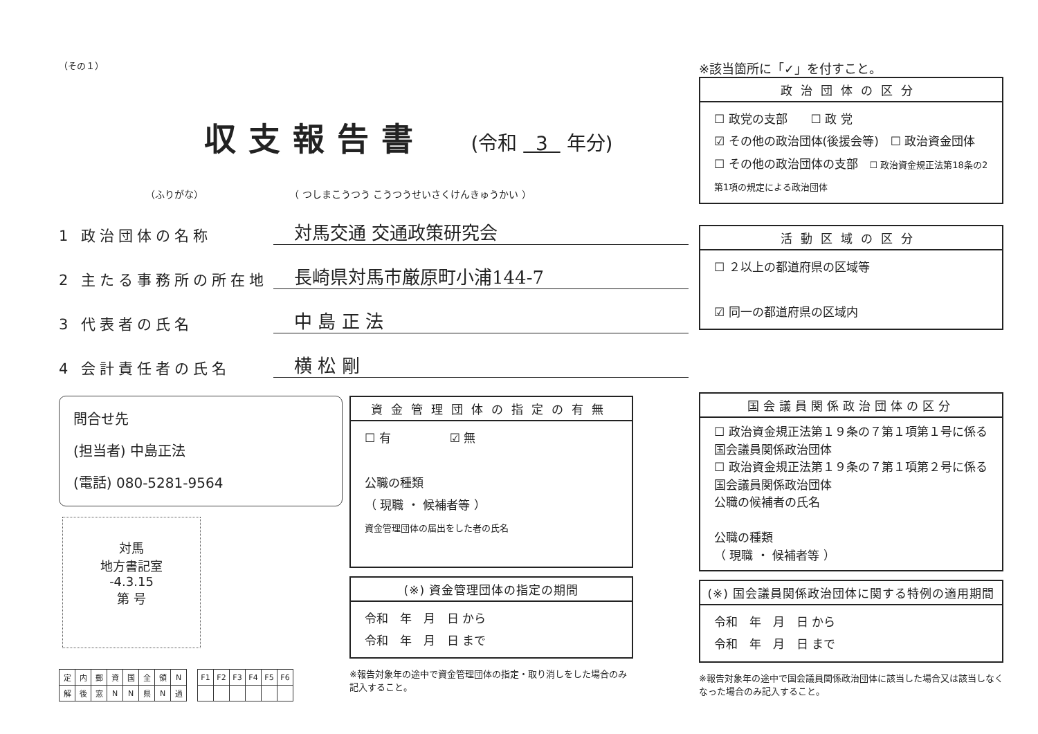（その１）
収支報告書
(令和 3 年分)
（ふりがな） （ つしまこうつう こうつうせいさくけんきゅうかい ）
1 政治団体の名称 対馬交通 交通政策研究会
2 主たる事務所の所在地 長崎県対馬市厳原町小浦144-7
3 代表者の氏名 中 島 正 法
4 会計責任者の氏名 横 松 剛
問合せ先
(担当者) 中島正法
(電話) 080-5281-9564
対馬
地方書記室
-4.3.15
第 号
| 定 | 内 | 郵 | 資 | 国 | 全 | 領 | N |
| 解 | 後 | 窓 | N | N | 県 | N | 過 |
| F1 | F2 | F3 | F4 | F5 | F6 |
資金管理団体の指定の有無
☐ 有　　　　　☑ 無
公職の種類
（ 現職 ・ 候補者等 ）
資金管理団体の届出をした者の氏名
(※) 資金管理団体の指定の期間
令和　年　月　日 から
令和　年　月　日 まで
※報告対象年の途中で資金管理団体の指定・取り消しをした場合のみ記入すること。
※該当箇所に「✓」を付すこと。
政治団体の区分
☐ 政党の支部　　☐ 政 党
☑ その他の政治団体(後援会等)　☐ 政治資金団体
☐ その他の政治団体の支部　☐ 政治資金規正法第18条の2第1項の規定による政治団体
活動区域の区分
☐ ２以上の都道府県の区域等
☑ 同一の都道府県の区域内
国会議員関係政治団体の区分
☐ 政治資金規正法第１９条の７第１項第１号に係る国会議員関係政治団体
☐ 政治資金規正法第１９条の７第１項第２号に係る国会議員関係政治団体
公職の候補者の氏名
公職の種類
（ 現職 ・ 候補者等 ）
(※) 国会議員関係政治団体に関する特例の適用期間
令和　年　月　日 から
令和　年　月　日 まで
※報告対象年の途中で国会議員関係政治団体に該当した場合又は該当しなくなった場合のみ記入すること。